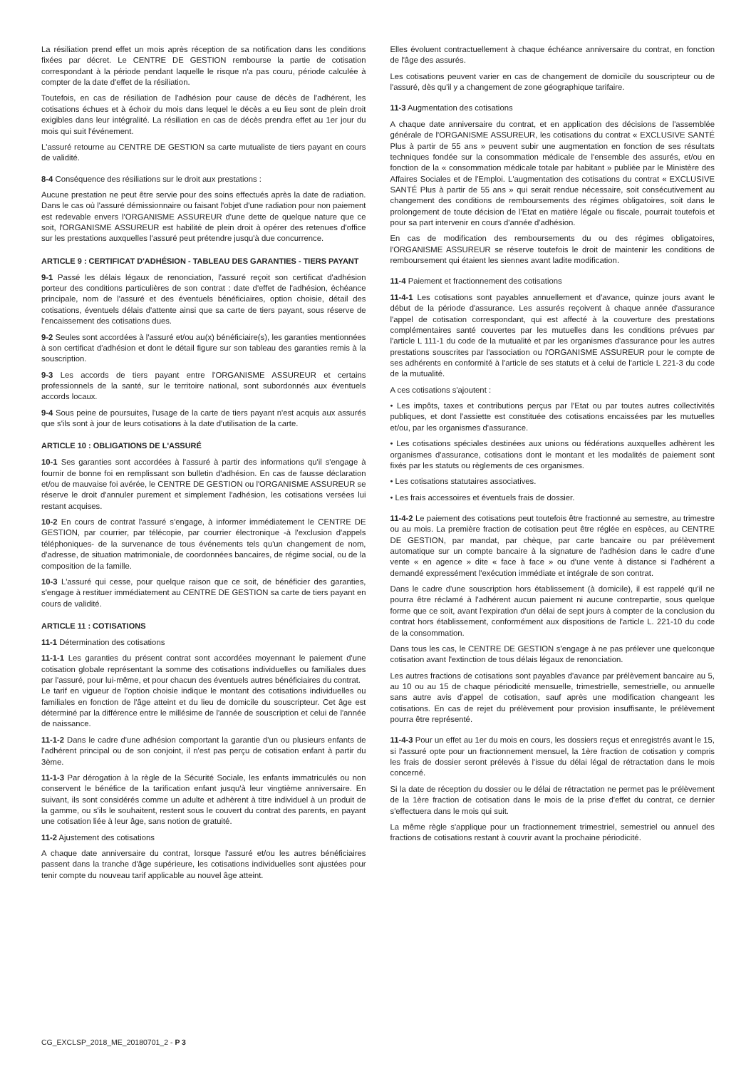La résiliation prend effet un mois après réception de sa notification dans les conditions fixées par décret. Le CENTRE DE GESTION rembourse la partie de cotisation correspondant à la période pendant laquelle le risque n'a pas couru, période calculée à compter de la date d'effet de la résiliation.
Toutefois, en cas de résiliation de l'adhésion pour cause de décès de l'adhérent, les cotisations échues et à échoir du mois dans lequel le décès a eu lieu sont de plein droit exigibles dans leur intégralité. La résiliation en cas de décès prendra effet au 1er jour du mois qui suit l'événement.
L'assuré retourne au CENTRE DE GESTION sa carte mutualiste de tiers payant en cours de validité.
8-4 Conséquence des résiliations sur le droit aux prestations :
Aucune prestation ne peut être servie pour des soins effectués après la date de radiation. Dans le cas où l'assuré démissionnaire ou faisant l'objet d'une radiation pour non paiement est redevable envers l'ORGANISME ASSUREUR d'une dette de quelque nature que ce soit, l'ORGANISME ASSUREUR est habilité de plein droit à opérer des retenues d'office sur les prestations auxquelles l'assuré peut prétendre jusqu'à due concurrence.
ARTICLE 9 : CERTIFICAT D'ADHÉSION - TABLEAU DES GARANTIES - TIERS PAYANT
9-1 Passé les délais légaux de renonciation, l'assuré reçoit son certificat d'adhésion porteur des conditions particulières de son contrat : date d'effet de l'adhésion, échéance principale, nom de l'assuré et des éventuels bénéficiaires, option choisie, détail des cotisations, éventuels délais d'attente ainsi que sa carte de tiers payant, sous réserve de l'encaissement des cotisations dues.
9-2 Seules sont accordées à l'assuré et/ou au(x) bénéficiaire(s), les garanties mentionnées à son certificat d'adhésion et dont le détail figure sur son tableau des garanties remis à la souscription.
9-3 Les accords de tiers payant entre l'ORGANISME ASSUREUR et certains professionnels de la santé, sur le territoire national, sont subordonnés aux éventuels accords locaux.
9-4 Sous peine de poursuites, l'usage de la carte de tiers payant n'est acquis aux assurés que s'ils sont à jour de leurs cotisations à la date d'utilisation de la carte.
ARTICLE 10 : OBLIGATIONS DE L'ASSURÉ
10-1 Ses garanties sont accordées à l'assuré à partir des informations qu'il s'engage à fournir de bonne foi en remplissant son bulletin d'adhésion. En cas de fausse déclaration et/ou de mauvaise foi avérée, le CENTRE DE GESTION ou l'ORGANISME ASSUREUR se réserve le droit d'annuler purement et simplement l'adhésion, les cotisations versées lui restant acquises.
10-2 En cours de contrat l'assuré s'engage, à informer immédiatement le CENTRE DE GESTION, par courrier, par télécopie, par courrier électronique -à l'exclusion d'appels téléphoniques- de la survenance de tous événements tels qu'un changement de nom, d'adresse, de situation matrimoniale, de coordonnées bancaires, de régime social, ou de la composition de la famille.
10-3 L'assuré qui cesse, pour quelque raison que ce soit, de bénéficier des garanties, s'engage à restituer immédiatement au CENTRE DE GESTION sa carte de tiers payant en cours de validité.
ARTICLE 11 : COTISATIONS
11-1 Détermination des cotisations
11-1-1 Les garanties du présent contrat sont accordées moyennant le paiement d'une cotisation globale représentant la somme des cotisations individuelles ou familiales dues par l'assuré, pour lui-même, et pour chacun des éventuels autres bénéficiaires du contrat.
Le tarif en vigueur de l'option choisie indique le montant des cotisations individuelles ou familiales en fonction de l'âge atteint et du lieu de domicile du souscripteur. Cet âge est déterminé par la différence entre le millésime de l'année de souscription et celui de l'année de naissance.
11-1-2 Dans le cadre d'une adhésion comportant la garantie d'un ou plusieurs enfants de l'adhérent principal ou de son conjoint, il n'est pas perçu de cotisation enfant à partir du 3ème.
11-1-3 Par dérogation à la règle de la Sécurité Sociale, les enfants immatriculés ou non conservent le bénéfice de la tarification enfant jusqu'à leur vingtième anniversaire. En suivant, ils sont considérés comme un adulte et adhèrent à titre individuel à un produit de la gamme, ou s'ils le souhaitent, restent sous le couvert du contrat des parents, en payant une cotisation liée à leur âge, sans notion de gratuité.
11-2 Ajustement des cotisations
A chaque date anniversaire du contrat, lorsque l'assuré et/ou les autres bénéficiaires passent dans la tranche d'âge supérieure, les cotisations individuelles sont ajustées pour tenir compte du nouveau tarif applicable au nouvel âge atteint.
Elles évoluent contractuellement à chaque échéance anniversaire du contrat, en fonction de l'âge des assurés.
Les cotisations peuvent varier en cas de changement de domicile du souscripteur ou de l'assuré, dès qu'il y a changement de zone géographique tarifaire.
11-3 Augmentation des cotisations
A chaque date anniversaire du contrat, et en application des décisions de l'assemblée générale de l'ORGANISME ASSUREUR, les cotisations du contrat « EXCLUSIVE SANTÉ Plus à partir de 55 ans » peuvent subir une augmentation en fonction de ses résultats techniques fondée sur la consommation médicale de l'ensemble des assurés, et/ou en fonction de la « consommation médicale totale par habitant » publiée par le Ministère des Affaires Sociales et de l'Emploi. L'augmentation des cotisations du contrat « EXCLUSIVE SANTÉ Plus à partir de 55 ans » qui serait rendue nécessaire, soit consécutivement au changement des conditions de remboursements des régimes obligatoires, soit dans le prolongement de toute décision de l'Etat en matière légale ou fiscale, pourrait toutefois et pour sa part intervenir en cours d'année d'adhésion.
En cas de modification des remboursements du ou des régimes obligatoires, l'ORGANISME ASSUREUR se réserve toutefois le droit de maintenir les conditions de remboursement qui étaient les siennes avant ladite modification.
11-4 Paiement et fractionnement des cotisations
11-4-1 Les cotisations sont payables annuellement et d'avance, quinze jours avant le début de la période d'assurance. Les assurés reçoivent à chaque année d'assurance l'appel de cotisation correspondant, qui est affecté à la couverture des prestations complémentaires santé couvertes par les mutuelles dans les conditions prévues par l'article L 111-1 du code de la mutualité et par les organismes d'assurance pour les autres prestations souscrites par l'association ou l'ORGANISME ASSUREUR pour le compte de ses adhérents en conformité à l'article de ses statuts et à celui de l'article L 221-3 du code de la mutualité.
A ces cotisations s'ajoutent :
• Les impôts, taxes et contributions perçus par l'Etat ou par toutes autres collectivités publiques, et dont l'assiette est constituée des cotisations encaissées par les mutuelles et/ou, par les organismes d'assurance.
• Les cotisations spéciales destinées aux unions ou fédérations auxquelles adhèrent les organismes d'assurance, cotisations dont le montant et les modalités de paiement sont fixés par les statuts ou règlements de ces organismes.
• Les cotisations statutaires associatives.
• Les frais accessoires et éventuels frais de dossier.
11-4-2 Le paiement des cotisations peut toutefois être fractionné au semestre, au trimestre ou au mois. La première fraction de cotisation peut être réglée en espèces, au CENTRE DE GESTION, par mandat, par chèque, par carte bancaire ou par prélèvement automatique sur un compte bancaire à la signature de l'adhésion dans le cadre d'une vente « en agence » dite « face à face » ou d'une vente à distance si l'adhérent a demandé expressément l'exécution immédiate et intégrale de son contrat.
Dans le cadre d'une souscription hors établissement (à domicile), il est rappelé qu'il ne pourra être réclamé à l'adhérent aucun paiement ni aucune contrepartie, sous quelque forme que ce soit, avant l'expiration d'un délai de sept jours à compter de la conclusion du contrat hors établissement, conformément aux dispositions de l'article L. 221-10 du code de la consommation.
Dans tous les cas, le CENTRE DE GESTION s'engage à ne pas prélever une quelconque cotisation avant l'extinction de tous délais légaux de renonciation.
Les autres fractions de cotisations sont payables d'avance par prélèvement bancaire au 5, au 10 ou au 15 de chaque périodicité mensuelle, trimestrielle, semestrielle, ou annuelle sans autre avis d'appel de cotisation, sauf après une modification changeant les cotisations. En cas de rejet du prélèvement pour provision insuffisante, le prélèvement pourra être représenté.
11-4-3 Pour un effet au 1er du mois en cours, les dossiers reçus et enregistrés avant le 15, si l'assuré opte pour un fractionnement mensuel, la 1ère fraction de cotisation y compris les frais de dossier seront prélevés à l'issue du délai légal de rétractation dans le mois concerné.
Si la date de réception du dossier ou le délai de rétractation ne permet pas le prélèvement de la 1ère fraction de cotisation dans le mois de la prise d'effet du contrat, ce dernier s'effectuera dans le mois qui suit.
La même règle s'applique pour un fractionnement trimestriel, semestriel ou annuel des fractions de cotisations restant à couvrir avant la prochaine périodicité.
CG_EXCLSP_2018_ME_20180701_2 - P 3